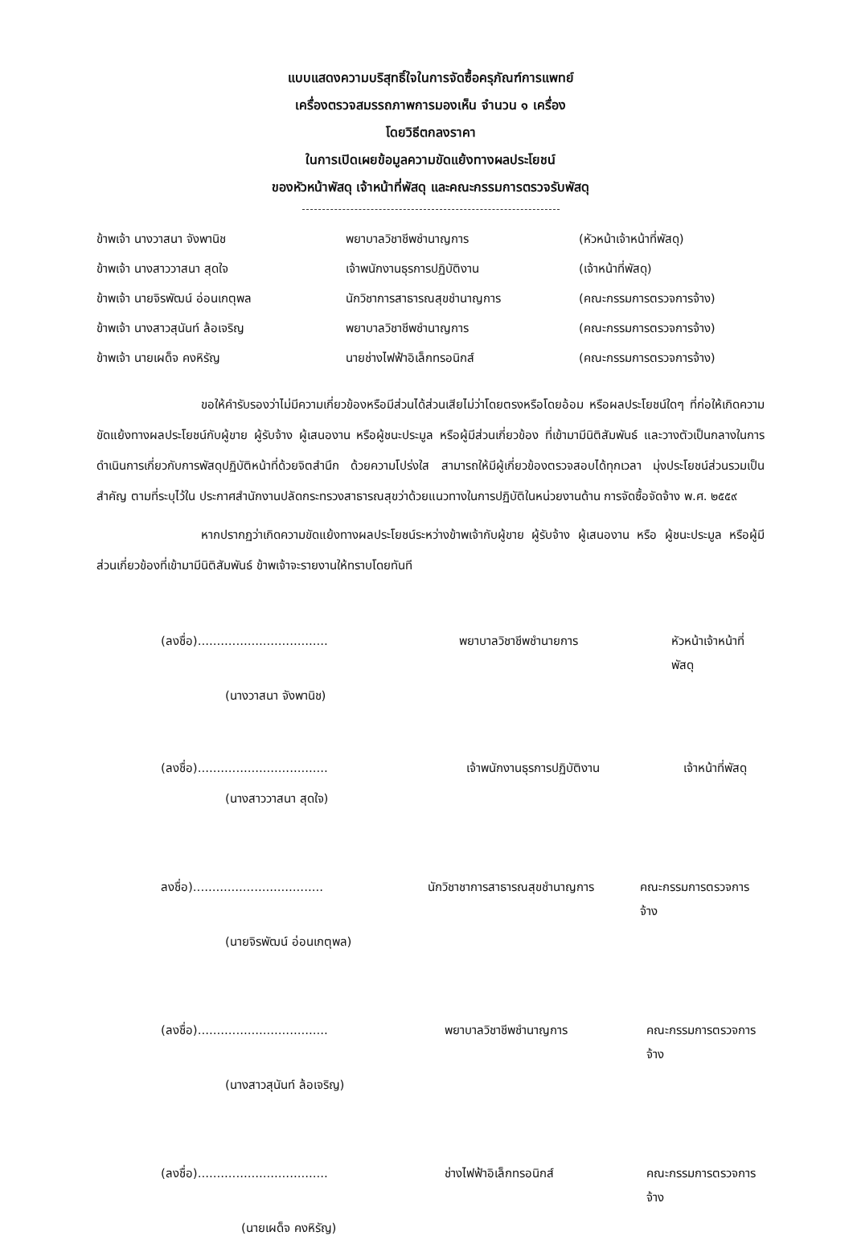แบบแสดงความบริสุทธิ์ใจในการจัดซื้อครุภัณฑ์การแพทย์
เครื่องตรวจสมรรถภาพการมองเห็น จำนวน ๑ เครื่อง
โดยวิธีตกลงราคา
ในการเปิดเผยข้อมูลความขัดแย้งทางผลประโยชน์
ของหัวหน้าพัสดุ เจ้าหน้าที่พัสดุ และคณะกรรมการตรวจรับพัสดุ
ข้าพเจ้า นางวาสนา จังพานิช พยาบาลวิชาชีพชำนาญการ (หัวหน้าเจ้าหน้าที่พัสดุ)
ข้าพเจ้า นางสาววาสนา สุดใจ เจ้าพนักงานธุรการปฏิบัติงาน (เจ้าหน้าที่พัสดุ)
ข้าพเจ้า นายจิรพัฒน์ อ่อนเกตุพล นักวิชาการสาธารณสุขชำนาญการ (คณะกรรมการตรวจการจ้าง)
ข้าพเจ้า นางสาวสุนันท์ ล้อเจริญ พยาบาลวิชาชีพชำนาญการ (คณะกรรมการตรวจการจ้าง)
ข้าพเจ้า นายเผด็จ คงหิรัญ นายช่างไฟฟ้าอิเล็กทรอนิกส์ (คณะกรรมการตรวจการจ้าง)
ขอให้คำรับรองว่าไม่มีความเกี่ยวข้องหรือมีส่วนได้ส่วนเสียไม่ว่าโดยตรงหรือโดยอ้อม หรือผลประโยชน์ใดๆ ที่ก่อให้เกิดความขัดแย้งทางผลประโยชน์กับผู้ขาย ผู้รับจ้าง ผู้เสนองาน หรือผู้ชนะประมูล หรือผู้มีส่วนเกี่ยวข้อง ที่เข้ามามีนิติสัมพันธ์ และวางตัวเป็นกลางในการดำเนินการเกี่ยวกับการพัสดุปฏิบัติหน้าที่ด้วยจิตสำนึก ด้วยความโปร่งใส สามารถให้มีผู้เกี่ยวข้องตรวจสอบได้ทุกเวลา มุ่งประโยชน์ส่วนรวมเป็นสำคัญ ตามที่ระบุไว้ใน ประกาศสำนักงานปลัดกระทรวงสาธารณสุขว่าด้วยแนวทางในการปฏิบัติในหน่วยงานด้าน การจัดซื้อจัดจ้าง พ.ศ. ๒๕๕๙
หากปรากฏว่าเกิดความขัดแย้งทางผลประโยชน์ระหว่างข้าพเจ้ากับผู้ขาย ผู้รับจ้าง ผู้เสนองาน หรือ ผู้ชนะประมูล หรือผู้มีส่วนเกี่ยวข้องที่เข้ามามีนิติสัมพันธ์ ข้าพเจ้าจะรายงานให้ทราบโดยทันที
(ลงชื่อ).................................. พยาบาลวิชาชีพชำนายการ หัวหน้าเจ้าหน้าที่พัสดุ
(นางวาสนา จังพานิช)
(ลงชื่อ).................................. เจ้าพนักงานธุรการปฏิบัติงาน เจ้าหน้าที่พัสดุ
(นางสาววาสนา สุดใจ)
ลงชื่อ).................................. นักวิชาชาการสาธารณสุขชำนาญการ คณะกรรมการตรวจการจ้าง
(นายจิรพัฒน์ อ่อนเกตุพล)
(ลงชื่อ).................................. พยาบาลวิชาชีพชำนาญการ คณะกรรมการตรวจการจ้าง
(นางสาวสุนันท์ ล้อเจริญ)
(ลงชื่อ).................................. ช่างไฟฟ้าอิเล็กทรอนิกส์ คณะกรรมการตรวจการจ้าง
(นายเผด็จ คงหิรัญ)